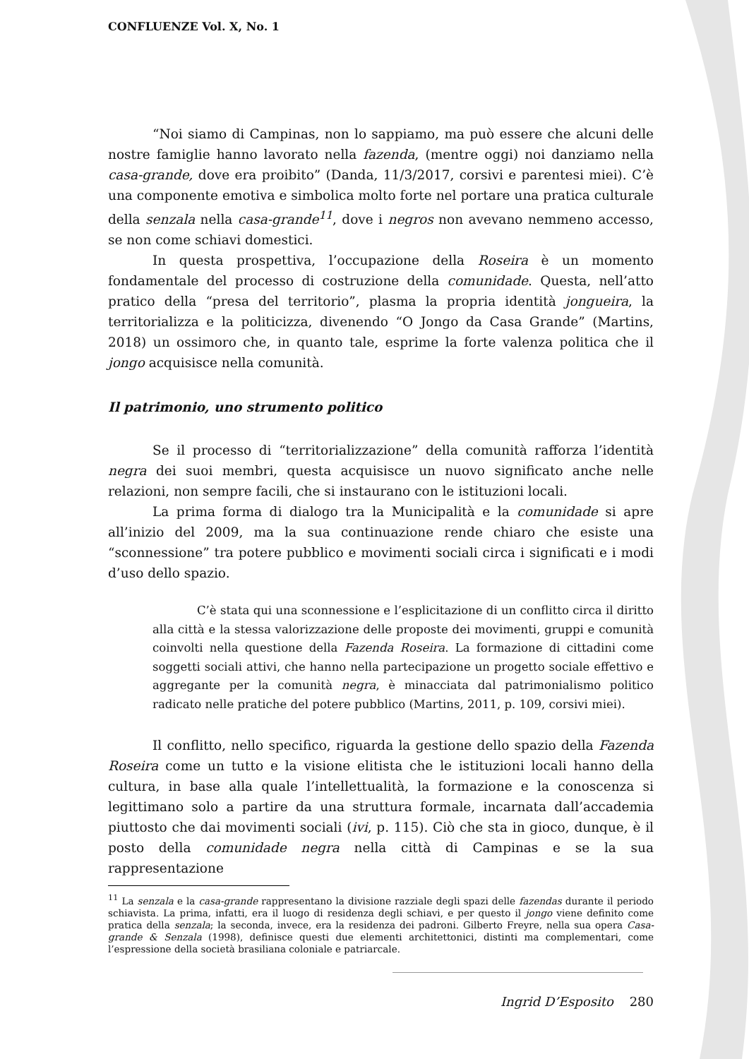CONFLUENZE Vol. X, No. 1
“Noi siamo di Campinas, non lo sappiamo, ma può essere che alcuni delle nostre famiglie hanno lavorato nella fazenda, (mentre oggi) noi danziamo nella casa-grande, dove era proibito” (Danda, 11/3/2017, corsivi e parentesi miei). C’è una componente emotiva e simbolica molto forte nel portare una pratica culturale della senzala nella casa-grande<sup>11</sup>, dove i negros non avevano nemmeno accesso, se non come schiavi domestici.
In questa prospettiva, l’occupazione della Roseira è un momento fondamentale del processo di costruzione della comunidade. Questa, nell’atto pratico della “presa del territorio”, plasma la propria identità jongueira, la territorializza e la politicizza, divenendo “O Jongo da Casa Grande” (Martins, 2018) un ossimoro che, in quanto tale, esprime la forte valenza politica che il jongo acquisisce nella comunità.
Il patrimonio, uno strumento politico
Se il processo di “territorializzazione” della comunità rafforza l’identità negra dei suoi membri, questa acquisisce un nuovo significato anche nelle relazioni, non sempre facili, che si instaurano con le istituzioni locali.
La prima forma di dialogo tra la Municipalità e la comunidade si apre all’inizio del 2009, ma la sua continuazione rende chiaro che esiste una “sconnessione” tra potere pubblico e movimenti sociali circa i significati e i modi d’uso dello spazio.
C’è stata qui una sconnessione e l’esplicitazione di un conflitto circa il diritto alla città e la stessa valorizzazione delle proposte dei movimenti, gruppi e comunità coinvolti nella questione della Fazenda Roseira. La formazione di cittadini come soggetti sociali attivi, che hanno nella partecipazione un progetto sociale effettivo e aggregante per la comunità negra, è minacciata dal patrimonialismo politico radicato nelle pratiche del potere pubblico (Martins, 2011, p. 109, corsivi miei).
Il conflitto, nello specifico, riguarda la gestione dello spazio della Fazenda Roseira come un tutto e la visione elitista che le istituzioni locali hanno della cultura, in base alla quale l’intellettualità, la formazione e la conoscenza si legittimano solo a partire da una struttura formale, incarnata dall’accademia piuttosto che dai movimenti sociali (ivi, p. 115). Ciò che sta in gioco, dunque, è il posto della comunidade negra nella città di Campinas e se la sua rappresentazione
<sup>11</sup> La senzala e la casa-grande rappresentano la divisione razziale degli spazi delle fazendas durante il periodo schiavista. La prima, infatti, era il luogo di residenza degli schiavi, e per questo il jongo viene definito come pratica della senzala; la seconda, invece, era la residenza dei padroni. Gilberto Freyre, nella sua opera Casa-grande & Senzala (1998), definisce questi due elementi architettonici, distinti ma complementari, come l’espressione della società brasiliana coloniale e patriarcale.
Ingrid D’Esposito 280